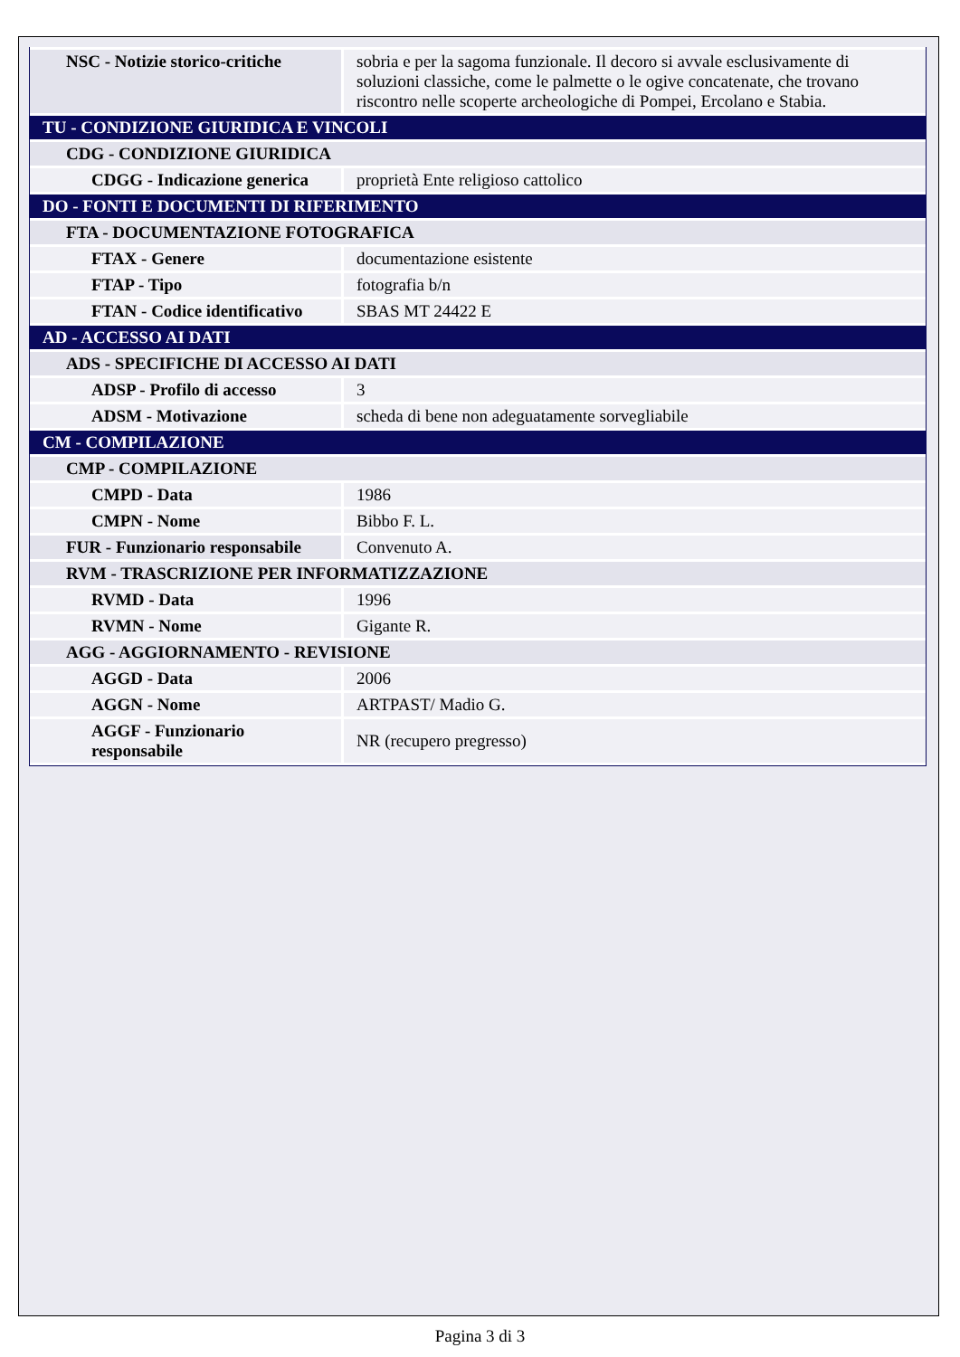| NSC - Notizie storico-critiche | sobria e per la sagoma funzionale. Il decoro si avvale esclusivamente di soluzioni classiche, come le palmette o le ogive concatenate, che trovano riscontro nelle scoperte archeologiche di Pompei, Ercolano e Stabia. |
| TU - CONDIZIONE GIURIDICA E VINCOLI | |
| CDG - CONDIZIONE GIURIDICA | |
| CDGG - Indicazione generica | proprietà Ente religioso cattolico |
| DO - FONTI E DOCUMENTI DI RIFERIMENTO | |
| FTA - DOCUMENTAZIONE FOTOGRAFICA | |
| FTAX - Genere | documentazione esistente |
| FTAP - Tipo | fotografia b/n |
| FTAN - Codice identificativo | SBAS MT 24422 E |
| AD - ACCESSO AI DATI | |
| ADS - SPECIFICHE DI ACCESSO AI DATI | |
| ADSP - Profilo di accesso | 3 |
| ADSM - Motivazione | scheda di bene non adeguatamente sorvegliabile |
| CM - COMPILAZIONE | |
| CMP - COMPILAZIONE | |
| CMPD - Data | 1986 |
| CMPN - Nome | Bibbo F. L. |
| FUR - Funzionario responsabile | Convenuto A. |
| RVM - TRASCRIZIONE PER INFORMATIZZAZIONE | |
| RVMD - Data | 1996 |
| RVMN - Nome | Gigante R. |
| AGG - AGGIORNAMENTO - REVISIONE | |
| AGGD - Data | 2006 |
| AGGN - Nome | ARTPAST/ Madio G. |
| AGGF - Funzionario responsabile | NR (recupero pregresso) |
Pagina 3 di 3